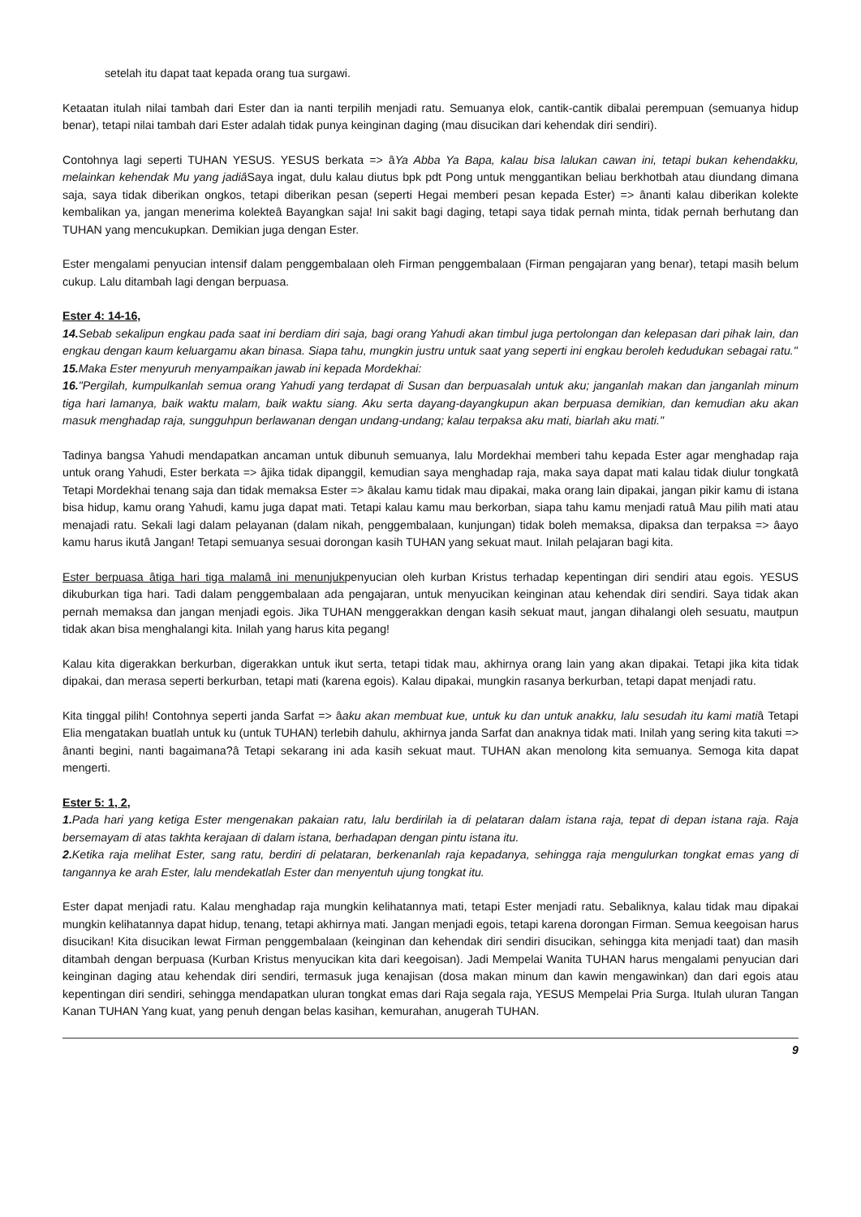setelah itu dapat taat kepada orang tua surgawi.
Ketaatan itulah nilai tambah dari Ester dan ia nanti terpilih menjadi ratu. Semuanya elok, cantik-cantik dibalai perempuan (semuanya hidup benar), tetapi nilai tambah dari Ester adalah tidak punya keinginan daging (mau disucikan dari kehendak diri sendiri).
Contohnya lagi seperti TUHAN YESUS. YESUS berkata => âYa Abba Ya Bapa, kalau bisa lalukan cawan ini, tetapi bukan kehendakku, melainkan kehendak Mu yang jadiâ Saya ingat, dulu kalau diutus bpk pdt Pong untuk menggantikan beliau berkhotbah atau diundang dimana saja, saya tidak diberikan ongkos, tetapi diberikan pesan (seperti Hegai memberi pesan kepada Ester) => ânanti kalau diberikan kolekte kembalikan ya, jangan menerima kolekteâ Bayangkan saja! Ini sakit bagi daging, tetapi saya tidak pernah minta, tidak pernah berhutang dan TUHAN yang mencukupkan. Demikian juga dengan Ester.
Ester mengalami penyucian intensif dalam penggembalaan oleh Firman penggembalaan (Firman pengajaran yang benar), tetapi masih belum cukup. Lalu ditambah lagi dengan berpuasa.
Ester 4: 14-16,
14. Sebab sekalipun engkau pada saat ini berdiam diri saja, bagi orang Yahudi akan timbul juga pertolongan dan kelepasan dari pihak lain, dan engkau dengan kaum keluargamu akan binasa. Siapa tahu, mungkin justru untuk saat yang seperti ini engkau beroleh kedudukan sebagai ratu."
15. Maka Ester menyuruh menyampaikan jawab ini kepada Mordekhai:
16."Pergilah, kumpulkanlah semua orang Yahudi yang terdapat di Susan dan berpuasalah untuk aku; janganlah makan dan janganlah minum tiga hari lamanya, baik waktu malam, baik waktu siang. Aku serta dayang-dayangkupun akan berpuasa demikian, dan kemudian aku akan masuk menghadap raja, sungguhpun berlawanan dengan undang-undang; kalau terpaksa aku mati, biarlah aku mati."
Tadinya bangsa Yahudi mendapatkan ancaman untuk dibunuh semuanya, lalu Mordekhai memberi tahu kepada Ester agar menghadap raja untuk orang Yahudi, Ester berkata => âjika tidak dipanggil, kemudian saya menghadap raja, maka saya dapat mati kalau tidak diulur tongkatâ Tetapi Mordekhai tenang saja dan tidak memaksa Ester => âkalau kamu tidak mau dipakai, maka orang lain dipakai, jangan pikir kamu di istana bisa hidup, kamu orang Yahudi, kamu juga dapat mati. Tetapi kalau kamu mau berkorban, siapa tahu kamu menjadi ratuâ Mau pilih mati atau menajadi ratu. Sekali lagi dalam pelayanan (dalam nikah, penggembalaan, kunjungan) tidak boleh memaksa, dipaksa dan terpaksa => âayo kamu harus ikutâ Jangan! Tetapi semuanya sesuai dorongan kasih TUHAN yang sekuat maut. Inilah pelajaran bagi kita.
Ester berpuasa âtiga hari tiga malamâ ini menunjukpenyucian oleh kurban Kristus terhadap kepentingan diri sendiri atau egois. YESUS dikuburkan tiga hari. Tadi dalam penggembalaan ada pengajaran, untuk menyucikan keinginan atau kehendak diri sendiri. Saya tidak akan pernah memaksa dan jangan menjadi egois. Jika TUHAN menggerakkan dengan kasih sekuat maut, jangan dihalangi oleh sesuatu, mautpun tidak akan bisa menghalangi kita. Inilah yang harus kita pegang!
Kalau kita digerakkan berkurban, digerakkan untuk ikut serta, tetapi tidak mau, akhirnya orang lain yang akan dipakai. Tetapi jika kita tidak dipakai, dan merasa seperti berkurban, tetapi mati (karena egois). Kalau dipakai, mungkin rasanya berkurban, tetapi dapat menjadi ratu.
Kita tinggal pilih! Contohnya seperti janda Sarfat => âaku akan membuat kue, untuk ku dan untuk anakku, lalu sesudah itu kami matiâ Tetapi Elia mengatakan buatlah untuk ku (untuk TUHAN) terlebih dahulu, akhirnya janda Sarfat dan anaknya tidak mati. Inilah yang sering kita takuti => ânanti begini, nanti bagaimana?â Tetapi sekarang ini ada kasih sekuat maut. TUHAN akan menolong kita semuanya. Semoga kita dapat mengerti.
Ester 5: 1, 2,
1. Pada hari yang ketiga Ester mengenakan pakaian ratu, lalu berdirilah ia di pelataran dalam istana raja, tepat di depan istana raja. Raja bersemayam di atas takhta kerajaan di dalam istana, berhadapan dengan pintu istana itu.
2. Ketika raja melihat Ester, sang ratu, berdiri di pelataran, berkenanlah raja kepadanya, sehingga raja mengulurkan tongkat emas yang di tangannya ke arah Ester, lalu mendekatlah Ester dan menyentuh ujung tongkat itu.
Ester dapat menjadi ratu. Kalau menghadap raja mungkin kelihatannya mati, tetapi Ester menjadi ratu. Sebaliknya, kalau tidak mau dipakai mungkin kelihatannya dapat hidup, tenang, tetapi akhirnya mati. Jangan menjadi egois, tetapi karena dorongan Firman. Semua keegoisan harus disucikan! Kita disucikan lewat Firman penggembalaan (keinginan dan kehendak diri sendiri disucikan, sehingga kita menjadi taat) dan masih ditambah dengan berpuasa (Kurban Kristus menyucikan kita dari keegoisan). Jadi Mempelai Wanita TUHAN harus mengalami penyucian dari keinginan daging atau kehendak diri sendiri, termasuk juga kenajisan (dosa makan minum dan kawin mengawinkan) dan dari egois atau kepentingan diri sendiri, sehingga mendapatkan uluran tongkat emas dari Raja segala raja, YESUS Mempelai Pria Surga. Itulah uluran Tangan Kanan TUHAN Yang kuat, yang penuh dengan belas kasihan, kemurahan, anugerah TUHAN.
9